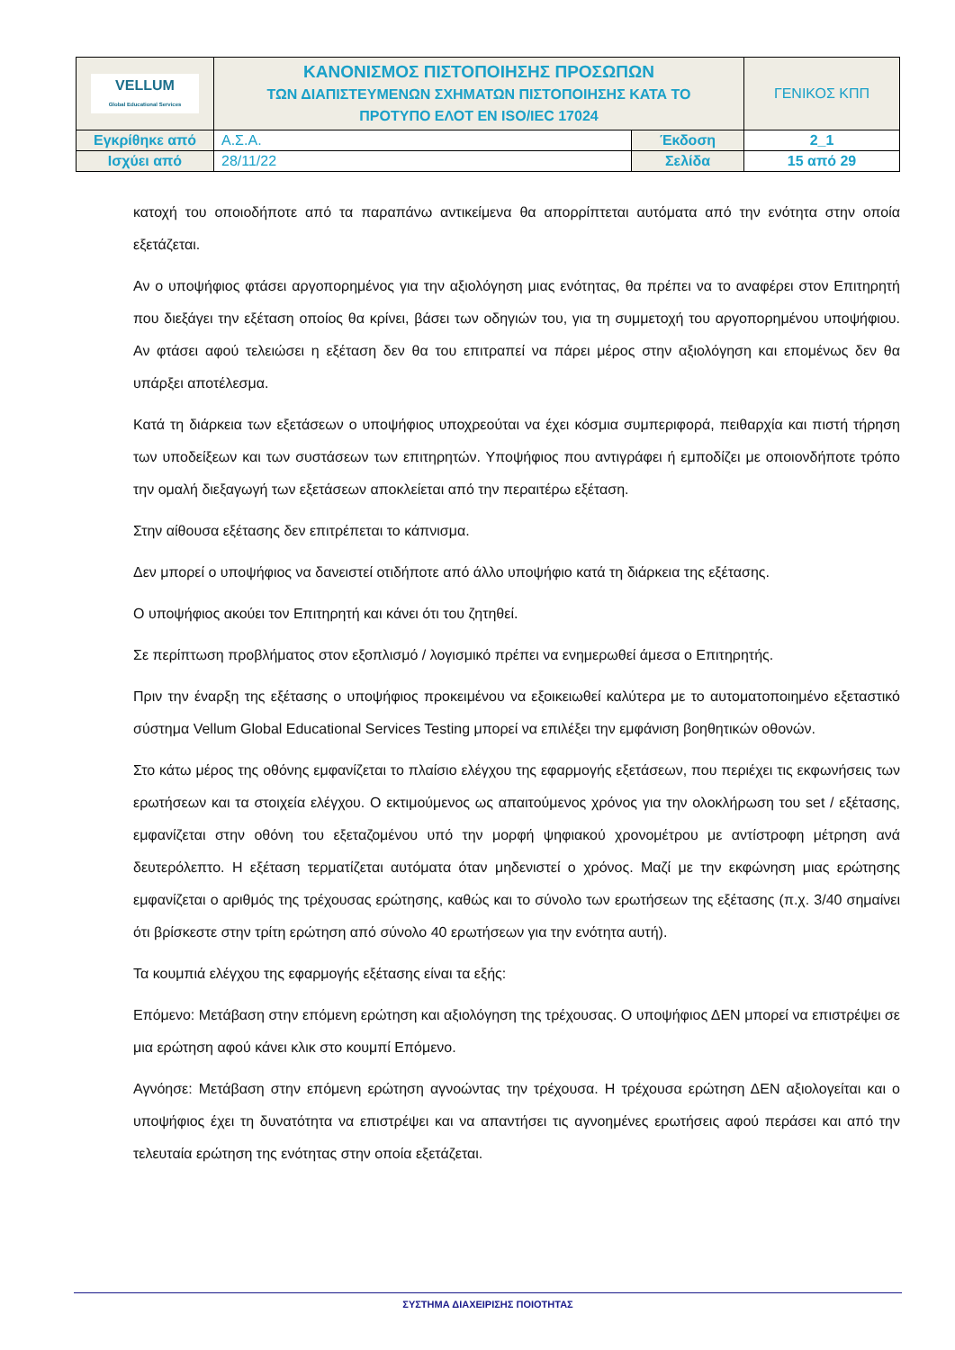| VELLUM Global Educational Services | ΚΑΝΟΝΙΣΜΟΣ ΠΙΣΤΟΠΟΙΗΣΗΣ ΠΡΟΣΩΠΩΝ ΤΩΝ ΔΙΑΠΙΣΤΕΥΜΕΝΩΝ ΣΧΗΜΑΤΩΝ ΠΙΣΤΟΠΟΙΗΣΗΣ ΚΑΤΑ ΤΟ ΠΡΟΤΥΠΟ ΕΛΟΤ ΕΝ ISO/IEC 17024 | | ΓΕΝΙΚΟΣ ΚΠΠ |
| Εγκρίθηκε από | Α.Σ.Α. | Έκδοση | 2_1 |
| Ισχύει από | 28/11/22 | Σελίδα | 15 από 29 |
κατοχή του οποιοδήποτε από τα παραπάνω αντικείμενα θα απορρίπτεται αυτόματα από την ενότητα στην οποία εξετάζεται.
Αν ο υποψήφιος φτάσει αργοπορημένος για την αξιολόγηση μιας ενότητας, θα πρέπει να το αναφέρει στον Επιτηρητή που διεξάγει την εξέταση οποίος θα κρίνει, βάσει των οδηγιών του, για τη συμμετοχή του αργοπορημένου υποψήφιου. Αν φτάσει αφού τελειώσει η εξέταση δεν θα του επιτραπεί να πάρει μέρος στην αξιολόγηση και επομένως δεν θα υπάρξει αποτέλεσμα.
Κατά τη διάρκεια των εξετάσεων ο υποψήφιος υποχρεούται να έχει κόσμια συμπεριφορά, πειθαρχία και πιστή τήρηση των υποδείξεων και των συστάσεων των επιτηρητών. Υποψήφιος που αντιγράφει ή εμποδίζει με οποιονδήποτε τρόπο την ομαλή διεξαγωγή των εξετάσεων αποκλείεται από την περαιτέρω εξέταση.
Στην αίθουσα εξέτασης δεν επιτρέπεται το κάπνισμα.
Δεν μπορεί ο υποψήφιος να δανειστεί οτιδήποτε από άλλο υποψήφιο κατά τη διάρκεια της εξέτασης.
Ο υποψήφιος ακούει τον Επιτηρητή και κάνει ότι του ζητηθεί.
Σε περίπτωση προβλήματος στον εξοπλισμό / λογισμικό πρέπει να ενημερωθεί άμεσα ο Επιτηρητής.
Πριν την έναρξη της εξέτασης ο υποψήφιος προκειμένου να εξοικειωθεί καλύτερα με το αυτοματοποιημένο εξεταστικό σύστημα Vellum Global Educational Services Testing μπορεί να επιλέξει την εμφάνιση βοηθητικών οθονών.
Στο κάτω μέρος της οθόνης εμφανίζεται το πλαίσιο ελέγχου της εφαρμογής εξετάσεων, που περιέχει τις εκφωνήσεις των ερωτήσεων και τα στοιχεία ελέγχου. Ο εκτιμούμενος ως απαιτούμενος χρόνος για την ολοκλήρωση του set / εξέτασης, εμφανίζεται στην οθόνη του εξεταζομένου υπό την μορφή ψηφιακού χρονομέτρου με αντίστροφη μέτρηση ανά δευτερόλεπτο. Η εξέταση τερματίζεται αυτόματα όταν μηδενιστεί ο χρόνος. Μαζί με την εκφώνηση μιας ερώτησης εμφανίζεται ο αριθμός της τρέχουσας ερώτησης, καθώς και το σύνολο των ερωτήσεων της εξέτασης (π.χ. 3/40 σημαίνει ότι βρίσκεστε στην τρίτη ερώτηση από σύνολο 40 ερωτήσεων για την ενότητα αυτή).
Τα κουμπιά ελέγχου της εφαρμογής εξέτασης είναι τα εξής:
Επόμενο: Μετάβαση στην επόμενη ερώτηση και αξιολόγηση της τρέχουσας. Ο υποψήφιος ΔΕΝ μπορεί να επιστρέψει σε μια ερώτηση αφού κάνει κλικ στο κουμπί Επόμενο.
Αγνόησε: Μετάβαση στην επόμενη ερώτηση αγνοώντας την τρέχουσα. Η τρέχουσα ερώτηση ΔΕΝ αξιολογείται και ο υποψήφιος έχει τη δυνατότητα να επιστρέψει και να απαντήσει τις αγνοημένες ερωτήσεις αφού περάσει και από την τελευταία ερώτηση της ενότητας στην οποία εξετάζεται.
ΣΥΣΤΗΜΑ ΔΙΑΧΕΙΡΙΣΗΣ ΠΟΙΟΤΗΤΑΣ